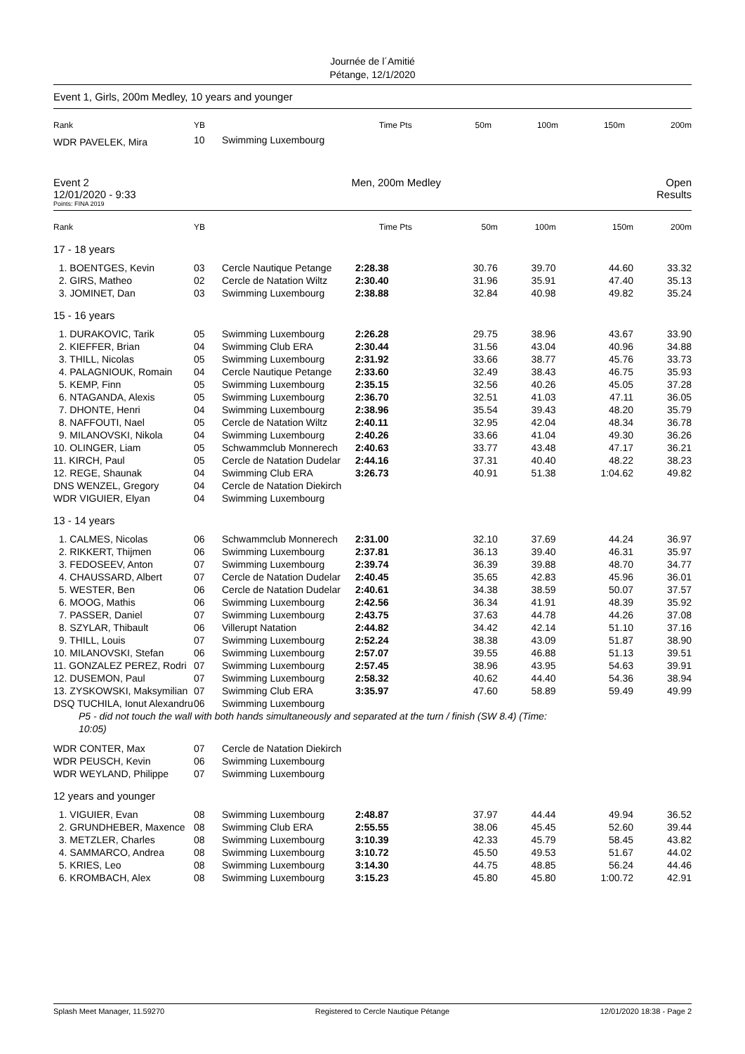Journée de l´Amitié
Pétange, 12/1/2020
Event 1, Girls, 200m Medley, 10 years and younger
| Rank | YB | | Time | Pts | 50m | 100m | 150m | 200m |
| WDR PAVELEK, Mira | 10 | Swimming Luxembourg | | | | | | |
Event 2
12/01/2020 - 9:33
Men, 200m Medley Open
Results
Points: FINA 2019
| Rank | YB | | Time | Pts | 50m | 100m | 150m | 200m |
| 17 - 18 years | | | | | | | | |
| 1. BOENTGES, Kevin | 03 | Cercle Nautique Petange | 2:28.38 | | 30.76 | 39.70 | 44.60 | 33.32 |
| 2. GIRS, Matheo | 02 | Cercle de Natation Wiltz | 2:30.40 | | 31.96 | 35.91 | 47.40 | 35.13 |
| 3. JOMINET, Dan | 03 | Swimming Luxembourg | 2:38.88 | | 32.84 | 40.98 | 49.82 | 35.24 |
| 15 - 16 years | | | | | | | | |
| 1. DURAKOVIC, Tarik | 05 | Swimming Luxembourg | 2:26.28 | | 29.75 | 38.96 | 43.67 | 33.90 |
| 2. KIEFFER, Brian | 04 | Swimming Club ERA | 2:30.44 | | 31.56 | 43.04 | 40.96 | 34.88 |
| 3. THILL, Nicolas | 05 | Swimming Luxembourg | 2:31.92 | | 33.66 | 38.77 | 45.76 | 33.73 |
| 4. PALAGNIOUK, Romain | 04 | Cercle Nautique Petange | 2:33.60 | | 32.49 | 38.43 | 46.75 | 35.93 |
| 5. KEMP, Finn | 05 | Swimming Luxembourg | 2:35.15 | | 32.56 | 40.26 | 45.05 | 37.28 |
| 6. NTAGANDA, Alexis | 05 | Swimming Luxembourg | 2:36.70 | | 32.51 | 41.03 | 47.11 | 36.05 |
| 7. DHONTE, Henri | 04 | Swimming Luxembourg | 2:38.96 | | 35.54 | 39.43 | 48.20 | 35.79 |
| 8. NAFFOUTI, Nael | 05 | Cercle de Natation Wiltz | 2:40.11 | | 32.95 | 42.04 | 48.34 | 36.78 |
| 9. MILANOVSKI, Nikola | 04 | Swimming Luxembourg | 2:40.26 | | 33.66 | 41.04 | 49.30 | 36.26 |
| 10. OLINGER, Liam | 05 | Schwammclub Monnerech | 2:40.63 | | 33.77 | 43.48 | 47.17 | 36.21 |
| 11. KIRCH, Paul | 05 | Cercle de Natation Dudelar | 2:44.16 | | 37.31 | 40.40 | 48.22 | 38.23 |
| 12. REGE, Shaunak | 04 | Swimming Club ERA | 3:26.73 | | 40.91 | 51.38 | 1:04.62 | 49.82 |
| DNS WENZEL, Gregory | 04 | Cercle de Natation Diekirch | | | | | | |
| WDR VIGUIER, Elyan | 04 | Swimming Luxembourg | | | | | | |
| 13 - 14 years | | | | | | | | |
| 1. CALMES, Nicolas | 06 | Schwammclub Monnerech | 2:31.00 | | 32.10 | 37.69 | 44.24 | 36.97 |
| 2. RIKKERT, Thijmen | 06 | Swimming Luxembourg | 2:37.81 | | 36.13 | 39.40 | 46.31 | 35.97 |
| 3. FEDOSEEV, Anton | 07 | Swimming Luxembourg | 2:39.74 | | 36.39 | 39.88 | 48.70 | 34.77 |
| 4. CHAUSSARD, Albert | 07 | Cercle de Natation Dudelar | 2:40.45 | | 35.65 | 42.83 | 45.96 | 36.01 |
| 5. WESTER, Ben | 06 | Cercle de Natation Dudelar | 2:40.61 | | 34.38 | 38.59 | 50.07 | 37.57 |
| 6. MOOG, Mathis | 06 | Swimming Luxembourg | 2:42.56 | | 36.34 | 41.91 | 48.39 | 35.92 |
| 7. PASSER, Daniel | 07 | Swimming Luxembourg | 2:43.75 | | 37.63 | 44.78 | 44.26 | 37.08 |
| 8. SZYLAR, Thibault | 06 | Villerupt Natation | 2:44.82 | | 34.42 | 42.14 | 51.10 | 37.16 |
| 9. THILL, Louis | 07 | Swimming Luxembourg | 2:52.24 | | 38.38 | 43.09 | 51.87 | 38.90 |
| 10. MILANOVSKI, Stefan | 06 | Swimming Luxembourg | 2:57.07 | | 39.55 | 46.88 | 51.13 | 39.51 |
| 11. GONZALEZ PEREZ, Rodri | 07 | Swimming Luxembourg | 2:57.45 | | 38.96 | 43.95 | 54.63 | 39.91 |
| 12. DUSEMON, Paul | 07 | Swimming Luxembourg | 2:58.32 | | 40.62 | 44.40 | 54.36 | 38.94 |
| 13. ZYSKOWSKI, Maksymilian | 07 | Swimming Club ERA | 3:35.97 | | 47.60 | 58.89 | 59.49 | 49.99 |
| DSQ TUCHILA, Ionut Alexandru | 06 | Swimming Luxembourg | | | | | | |
| P5 - did not touch the wall with both hands simultaneously and separated at the turn / finish (SW 8.4) (Time: 10:05) | | | | | | | | |
| WDR CONTER, Max | 07 | Cercle de Natation Diekirch | | | | | | |
| WDR PEUSCH, Kevin | 06 | Swimming Luxembourg | | | | | | |
| WDR WEYLAND, Philippe | 07 | Swimming Luxembourg | | | | | | |
| 12 years and younger | | | | | | | | |
| 1. VIGUIER, Evan | 08 | Swimming Luxembourg | 2:48.87 | | 37.97 | 44.44 | 49.94 | 36.52 |
| 2. GRUNDHEBER, Maxence | 08 | Swimming Club ERA | 2:55.55 | | 38.06 | 45.45 | 52.60 | 39.44 |
| 3. METZLER, Charles | 08 | Swimming Luxembourg | 3:10.39 | | 42.33 | 45.79 | 58.45 | 43.82 |
| 4. SAMMARCO, Andrea | 08 | Swimming Luxembourg | 3:10.72 | | 45.50 | 49.53 | 51.67 | 44.02 |
| 5. KRIES, Leo | 08 | Swimming Luxembourg | 3:14.30 | | 44.75 | 48.85 | 56.24 | 44.46 |
| 6. KROMBACH, Alex | 08 | Swimming Luxembourg | 3:15.23 | | 45.80 | 45.80 | 1:00.72 | 42.91 |
Splash Meet Manager, 11.59270 Registered to Cercle Nautique Pétange 12/01/2020 18:38 - Page 2